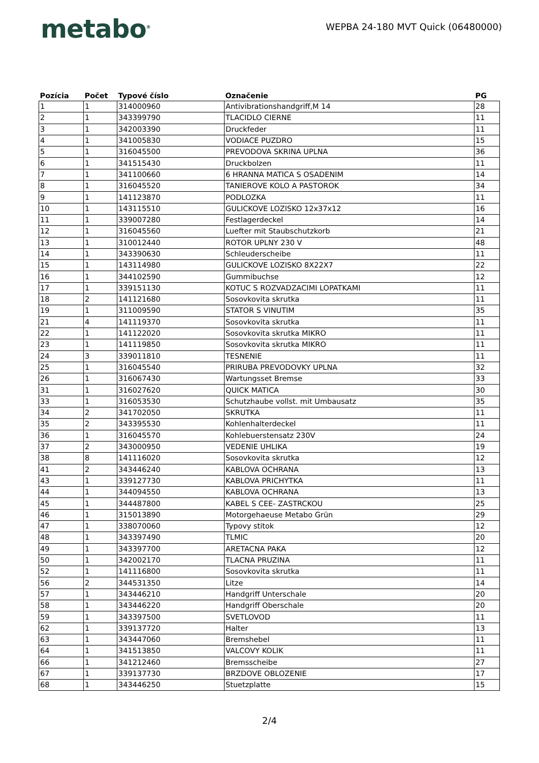metabo<sup>®</sup>
WEPBA 24-180 MVT Quick (06480000)
| Pozícia | Počet | Typové číslo | Označenie | PG |
| --- | --- | --- | --- | --- |
| 1 | 1 | 314000960 | Antivibrationshandgriff,M 14 | 28 |
| 2 | 1 | 343399790 | TLACIDLO CIERNE | 11 |
| 3 | 1 | 342003390 | Druckfeder | 11 |
| 4 | 1 | 341005830 | VODIACE PUZDRO | 15 |
| 5 | 1 | 316045500 | PREVODOVA SKRINA UPLNA | 36 |
| 6 | 1 | 341515430 | Druckbolzen | 11 |
| 7 | 1 | 341100660 | 6 HRANNA MATICA S OSADENIM | 14 |
| 8 | 1 | 316045520 | TANIEROVE KOLO A PASTOROK | 34 |
| 9 | 1 | 141123870 | PODLOZKA | 11 |
| 10 | 1 | 143115510 | GULICKOVE LOZISKO 12x37x12 | 16 |
| 11 | 1 | 339007280 | Festlagerdeckel | 14 |
| 12 | 1 | 316045560 | Luefter mit Staubschutzkorb | 21 |
| 13 | 1 | 310012440 | ROTOR UPLNY 230 V | 48 |
| 14 | 1 | 343390630 | Schleuderscheibe | 11 |
| 15 | 1 | 143114980 | GULICKOVE LOZISKO 8X22X7 | 22 |
| 16 | 1 | 344102590 | Gummibuchse | 12 |
| 17 | 1 | 339151130 | KOTUC S ROZVADZACIMI LOPATKAMI | 11 |
| 18 | 2 | 141121680 | Sosovkovita skrutka | 11 |
| 19 | 1 | 311009590 | STATOR S VINUTIM | 35 |
| 21 | 4 | 141119370 | Sosovkovita skrutka | 11 |
| 22 | 1 | 141122020 | Sosovkovita skrutka MIKRO | 11 |
| 23 | 1 | 141119850 | Sosovkovita skrutka MIKRO | 11 |
| 24 | 3 | 339011810 | TESNENIE | 11 |
| 25 | 1 | 316045540 | PRIRUBA PREVODOVKY UPLNA | 32 |
| 26 | 1 | 316067430 | Wartungsset Bremse | 33 |
| 31 | 1 | 316027620 | QUICK MATICA | 30 |
| 33 | 1 | 316053530 | Schutzhaube vollst. mit Umbausatz | 35 |
| 34 | 2 | 341702050 | SKRUTKA | 11 |
| 35 | 2 | 343395530 | Kohlenhalterdeckel | 11 |
| 36 | 1 | 316045570 | Kohlebuerstensatz 230V | 24 |
| 37 | 2 | 343000950 | VEDENIE UHLIKA | 19 |
| 38 | 8 | 141116020 | Sosovkovita skrutka | 12 |
| 41 | 2 | 343446240 | KABLOVA OCHRANA | 13 |
| 43 | 1 | 339127730 | KABLOVA PRICHYTKA | 11 |
| 44 | 1 | 344094550 | KABLOVA OCHRANA | 13 |
| 45 | 1 | 344487800 | KABEL S CEE- ZASTRCKOU | 25 |
| 46 | 1 | 315013890 | Motorgehaeuse Metabo Grün | 29 |
| 47 | 1 | 338070060 | Typovy stitok | 12 |
| 48 | 1 | 343397490 | TLMIC | 20 |
| 49 | 1 | 343397700 | ARETACNA PAKA | 12 |
| 50 | 1 | 342002170 | TLACNA PRUZINA | 11 |
| 52 | 1 | 141116800 | Sosovkovita skrutka | 11 |
| 56 | 2 | 344531350 | Litze | 14 |
| 57 | 1 | 343446210 | Handgriff Unterschale | 20 |
| 58 | 1 | 343446220 | Handgriff Oberschale | 20 |
| 59 | 1 | 343397500 | SVETLOVOD | 11 |
| 62 | 1 | 339137720 | Halter | 13 |
| 63 | 1 | 343447060 | Bremshebel | 11 |
| 64 | 1 | 341513850 | VALCOVY KOLIK | 11 |
| 66 | 1 | 341212460 | Bremsscheibe | 27 |
| 67 | 1 | 339137730 | BRZDOVE OBLOZENIE | 17 |
| 68 | 1 | 343446250 | Stuetzplatte | 15 |
2/4